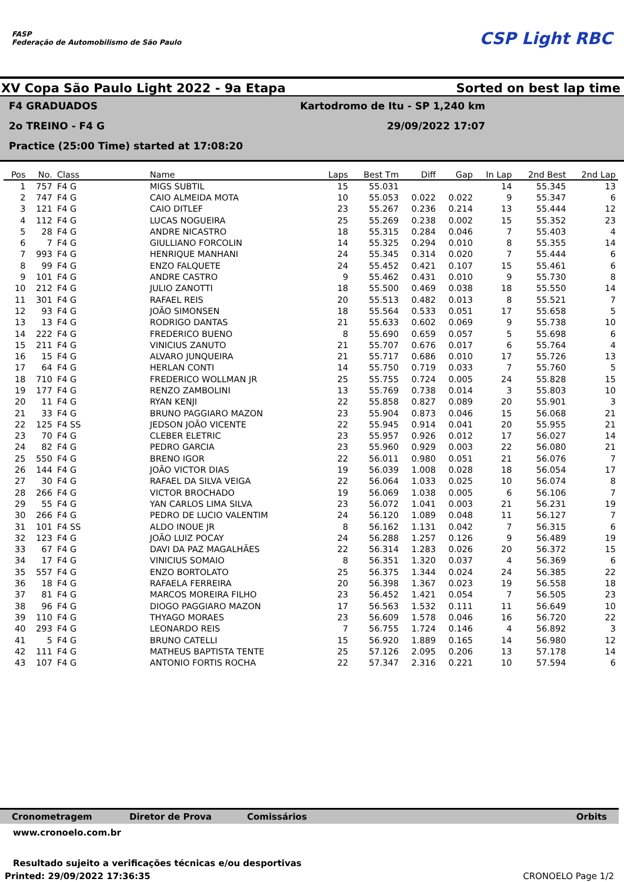FASP
Federação de Automobilismo de São Paulo
CSP Light RBC
XV Copa São Paulo Light 2022 - 9a Etapa Sorted on best lap time
F4 GRADUADOS Kartodromo de Itu - SP 1,240 km
2o TREINO - F4 G 29/09/2022 17:07
Practice (25:00 Time) started at 17:08:20
| Pos | No. | Class | Name | Laps | Best Tm | Diff | Gap | In Lap | 2nd Best | 2nd Lap |
| --- | --- | --- | --- | --- | --- | --- | --- | --- | --- | --- |
| 1 | 757 | F4 G | MIGS SUBTIL | 15 | 55.031 | | | 14 | 55.345 | 13 |
| 2 | 747 | F4 G | CAIO ALMEIDA MOTA | 10 | 55.053 | 0.022 | 0.022 | 9 | 55.347 | 6 |
| 3 | 121 | F4 G | CAIO DITLEF | 23 | 55.267 | 0.236 | 0.214 | 13 | 55.444 | 12 |
| 4 | 112 | F4 G | LUCAS NOGUEIRA | 25 | 55.269 | 0.238 | 0.002 | 15 | 55.352 | 23 |
| 5 | 28 | F4 G | ANDRE NICASTRO | 18 | 55.315 | 0.284 | 0.046 | 7 | 55.403 | 4 |
| 6 | 7 | F4 G | GIULLIANO FORCOLIN | 14 | 55.325 | 0.294 | 0.010 | 8 | 55.355 | 14 |
| 7 | 993 | F4 G | HENRIQUE MANHANI | 24 | 55.345 | 0.314 | 0.020 | 7 | 55.444 | 6 |
| 8 | 99 | F4 G | ENZO FALQUETE | 24 | 55.452 | 0.421 | 0.107 | 15 | 55.461 | 6 |
| 9 | 101 | F4 G | ANDRE CASTRO | 9 | 55.462 | 0.431 | 0.010 | 9 | 55.730 | 8 |
| 10 | 212 | F4 G | JULIO ZANOTTI | 18 | 55.500 | 0.469 | 0.038 | 18 | 55.550 | 14 |
| 11 | 301 | F4 G | RAFAEL REIS | 20 | 55.513 | 0.482 | 0.013 | 8 | 55.521 | 7 |
| 12 | 93 | F4 G | JOÃO SIMONSEN | 18 | 55.564 | 0.533 | 0.051 | 17 | 55.658 | 5 |
| 13 | 13 | F4 G | RODRIGO DANTAS | 21 | 55.633 | 0.602 | 0.069 | 9 | 55.738 | 10 |
| 14 | 222 | F4 G | FREDERICO BUENO | 8 | 55.690 | 0.659 | 0.057 | 5 | 55.698 | 6 |
| 15 | 211 | F4 G | VINICIUS ZANUTO | 21 | 55.707 | 0.676 | 0.017 | 6 | 55.764 | 4 |
| 16 | 15 | F4 G | ALVARO JUNQUEIRA | 21 | 55.717 | 0.686 | 0.010 | 17 | 55.726 | 13 |
| 17 | 64 | F4 G | HERLAN CONTI | 14 | 55.750 | 0.719 | 0.033 | 7 | 55.760 | 5 |
| 18 | 710 | F4 G | FREDERICO WOLLMAN JR | 25 | 55.755 | 0.724 | 0.005 | 24 | 55.828 | 15 |
| 19 | 177 | F4 G | RENZO ZAMBOLINI | 13 | 55.769 | 0.738 | 0.014 | 3 | 55.803 | 10 |
| 20 | 11 | F4 G | RYAN KENJI | 22 | 55.858 | 0.827 | 0.089 | 20 | 55.901 | 3 |
| 21 | 33 | F4 G | BRUNO PAGGIARO MAZON | 23 | 55.904 | 0.873 | 0.046 | 15 | 56.068 | 21 |
| 22 | 125 | F4 SS | JEDSON JOÃO VICENTE | 22 | 55.945 | 0.914 | 0.041 | 20 | 55.955 | 21 |
| 23 | 70 | F4 G | CLEBER ELETRIC | 23 | 55.957 | 0.926 | 0.012 | 17 | 56.027 | 14 |
| 24 | 82 | F4 G | PEDRO GARCIA | 23 | 55.960 | 0.929 | 0.003 | 22 | 56.080 | 21 |
| 25 | 550 | F4 G | BRENO IGOR | 22 | 56.011 | 0.980 | 0.051 | 21 | 56.076 | 7 |
| 26 | 144 | F4 G | JOÃO VICTOR DIAS | 19 | 56.039 | 1.008 | 0.028 | 18 | 56.054 | 17 |
| 27 | 30 | F4 G | RAFAEL DA SILVA VEIGA | 22 | 56.064 | 1.033 | 0.025 | 10 | 56.074 | 8 |
| 28 | 266 | F4 G | VICTOR BROCHADO | 19 | 56.069 | 1.038 | 0.005 | 6 | 56.106 | 7 |
| 29 | 55 | F4 G | YAN CARLOS LIMA SILVA | 23 | 56.072 | 1.041 | 0.003 | 21 | 56.231 | 19 |
| 30 | 266 | F4 G | PEDRO DE LUCIO VALENTIM | 24 | 56.120 | 1.089 | 0.048 | 11 | 56.127 | 7 |
| 31 | 101 | F4 SS | ALDO INOUE JR | 8 | 56.162 | 1.131 | 0.042 | 7 | 56.315 | 6 |
| 32 | 123 | F4 G | JOÃO LUIZ POCAY | 24 | 56.288 | 1.257 | 0.126 | 9 | 56.489 | 19 |
| 33 | 67 | F4 G | DAVI DA PAZ MAGALHÃES | 22 | 56.314 | 1.283 | 0.026 | 20 | 56.372 | 15 |
| 34 | 17 | F4 G | VINICIUS SOMAIO | 8 | 56.351 | 1.320 | 0.037 | 4 | 56.369 | 6 |
| 35 | 557 | F4 G | ENZO BORTOLATO | 25 | 56.375 | 1.344 | 0.024 | 24 | 56.385 | 22 |
| 36 | 18 | F4 G | RAFAELA FERREIRA | 20 | 56.398 | 1.367 | 0.023 | 19 | 56.558 | 18 |
| 37 | 81 | F4 G | MARCOS MOREIRA FILHO | 23 | 56.452 | 1.421 | 0.054 | 7 | 56.505 | 23 |
| 38 | 96 | F4 G | DIOGO PAGGIARO MAZON | 17 | 56.563 | 1.532 | 0.111 | 11 | 56.649 | 10 |
| 39 | 110 | F4 G | THYAGO MORAES | 23 | 56.609 | 1.578 | 0.046 | 16 | 56.720 | 22 |
| 40 | 293 | F4 G | LEONARDO REIS | 7 | 56.755 | 1.724 | 0.146 | 4 | 56.892 | 3 |
| 41 | 5 | F4 G | BRUNO CATELLI | 15 | 56.920 | 1.889 | 0.165 | 14 | 56.980 | 12 |
| 42 | 111 | F4 G | MATHEUS BAPTISTA TENTE | 25 | 57.126 | 2.095 | 0.206 | 13 | 57.178 | 14 |
| 43 | 107 | F4 G | ANTONIO FORTIS ROCHA | 22 | 57.347 | 2.316 | 0.221 | 10 | 57.594 | 6 |
Cronometragem Diretor de Prova Comissários Orbits
www.cronoelo.com.br
Resultado sujeito a verificações técnicas e/ou desportivas
Printed: 29/09/2022 17:36:35 CRONOELO Page 1/2